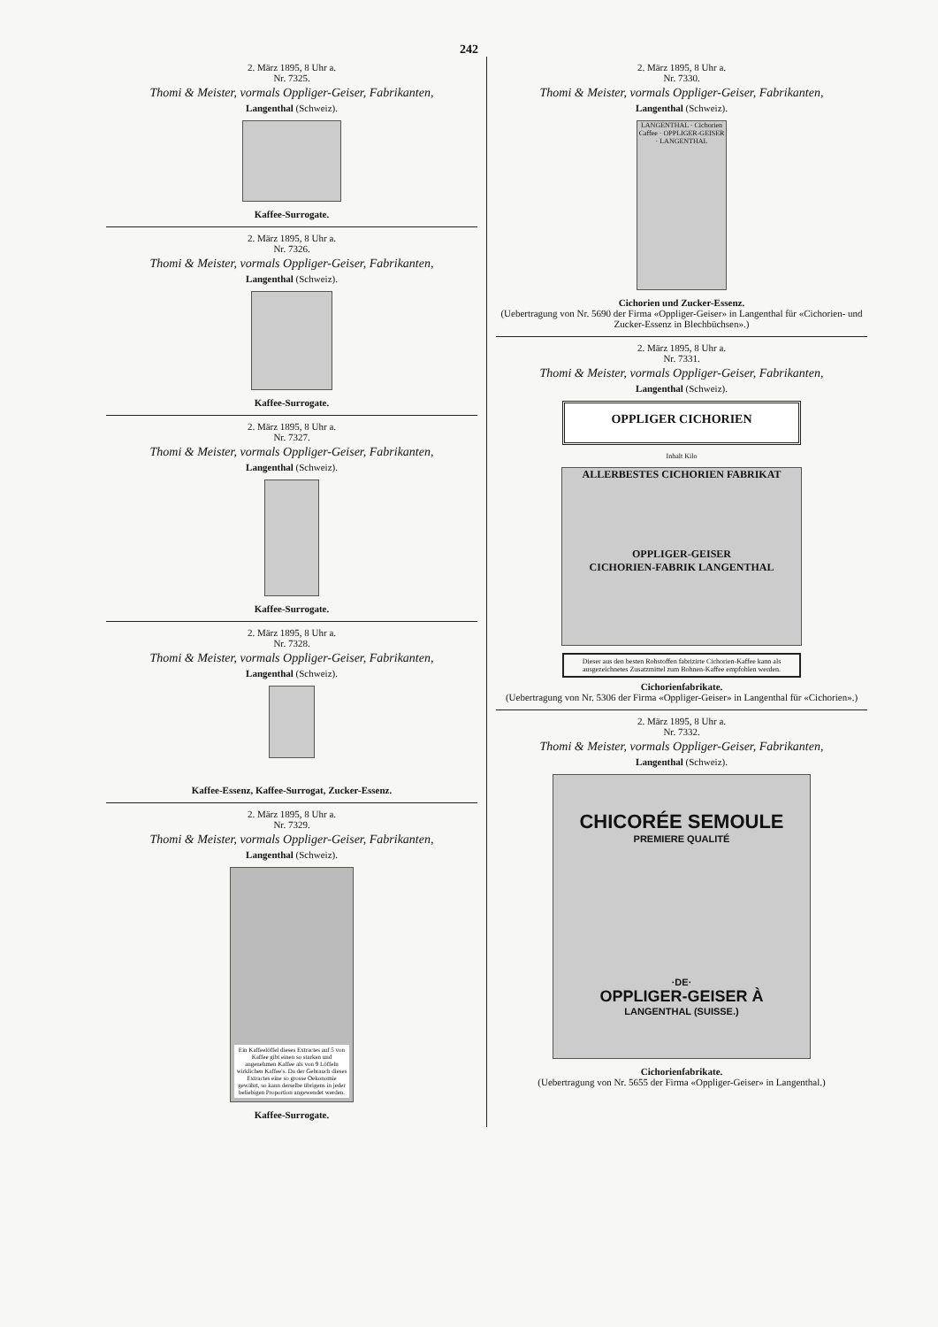242
2. März 1895, 8 Uhr a.
Nr. 7325.
Thomi & Meister, vormals Oppliger-Geiser, Fabrikanten,
Langenthal (Schweiz).
Kaffee-Surrogate.
2. März 1895, 8 Uhr a.
Nr. 7326.
Thomi & Meister, vormals Oppliger-Geiser, Fabrikanten,
Langenthal (Schweiz).
Kaffee-Surrogate.
2. März 1895, 8 Uhr a.
Nr. 7327.
Thomi & Meister, vormals Oppliger-Geiser, Fabrikanten,
Langenthal (Schweiz).
Kaffee-Surrogate.
2. März 1895, 8 Uhr a.
Nr. 7328.
Thomi & Meister, vormals Oppliger-Geiser, Fabrikanten,
Langenthal (Schweiz).
Kaffee-Essenz, Kaffee-Surrogat, Zucker-Essenz.
2. März 1895, 8 Uhr a.
Nr. 7329.
Thomi & Meister, vormals Oppliger-Geiser, Fabrikanten,
Langenthal (Schweiz).
Ein Kaffeelöffel dieses Extractes auf 5 von Kaffee gibt einen so starken und angenehmen Kaffee als von 9 Löffeln wirklichen Kaffee's. Da der Gebrauch dieses Extractes eine so grosse Oekonomie gewährt, so kann derselbe übrigens in jeder beliebigen Proportion angewendet werden.
Kaffee-Surrogate.
2. März 1895, 8 Uhr a.
Nr. 7330.
Thomi & Meister, vormals Oppliger-Geiser, Fabrikanten,
Langenthal (Schweiz).
LANGENTHAL · Cichorien Caffee · OPPLIGER-GEISER · LANGENTHAL
Cichorien und Zucker-Essenz.
(Uebertragung von Nr. 5690 der Firma «Oppliger-Geiser» in Langenthal für «Cichorien- und Zucker-Essenz in Blechbüchsen».)
2. März 1895, 8 Uhr a.
Nr. 7331.
Thomi & Meister, vormals Oppliger-Geiser, Fabrikanten,
Langenthal (Schweiz).
OPPLIGER CICHORIEN
Inhalt Kilo
ALLERBESTES CICHORIEN FABRIKAT
OPPLIGER-GEISER
CICHORIEN-FABRIK LANGENTHAL
Dieser aus den besten Rohstoffen fabrizirte Cichorien-Kaffee kann als ausgezeichnetes Zusatzmittel zum Bohnen-Kaffee empfohlen werden.
Cichorienfabrikate.
(Uebertragung von Nr. 5306 der Firma «Oppliger-Geiser» in Langenthal für «Cichorien».)
2. März 1895, 8 Uhr a.
Nr. 7332.
Thomi & Meister, vormals Oppliger-Geiser, Fabrikanten,
Langenthal (Schweiz).
CHICORÉE SEMOULE
PREMIERE QUALITÉ
·DE·
OPPLIGER-GEISER À
LANGENTHAL (SUISSE.)
Cichorienfabrikate.
(Uebertragung von Nr. 5655 der Firma «Oppliger-Geiser» in Langenthal.)